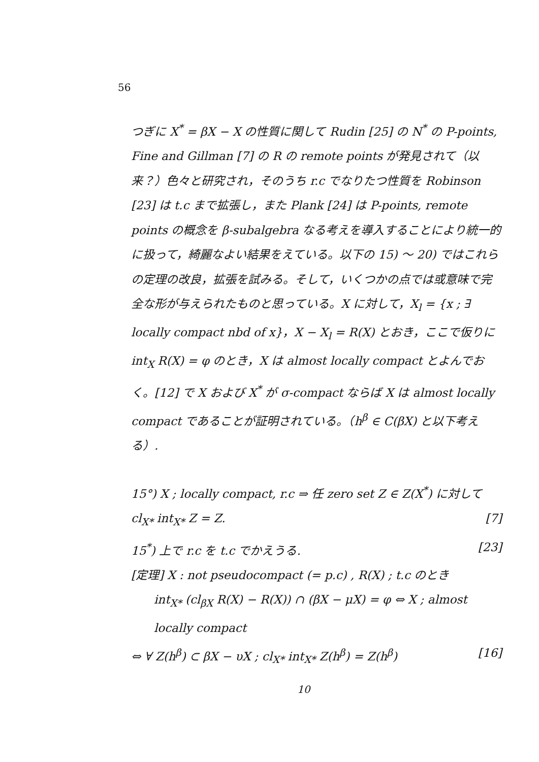56
つぎに X<sup>*</sup> = βX − X の性質に関して Rudin [25] の N<sup>*</sup> の P-points, Fine and Gillman [7] の R の remote points が発見されて（以来？）色々と研究され，そのうち r.c でなりたつ性質を Robinson [23] は t.c まで拡張し，また Plank [24] は P-points, remote points の概念を β-subalgebra なる考えを導入することにより統一的に扱って，綺麗なよい結果をえている。以下の 15) 〜 20) ではこれらの定理の改良，拡張を試みる。そして，いくつかの点では或意味で完全な形が与えられたものと思っている。X に対して，X<sub>l</sub> = {x ; ∃ locally compact nbd of x}，X − X<sub>l</sub> = R(X) とおき，ここで仮りに int<sub>X</sub> R(X) = φ のとき，X は almost locally compact とよんでおく。[12] で X および X<sup>*</sup> が σ-compact ならば X は almost locally compact であることが証明されている。（h<sup>β</sup> ∈ C(βX) と以下考える）.
15°) X ; locally compact, r.c ⇒ 任 zero set Z ∈ Z(X<sup>*</sup>) に対して cl<sub>X*</sub> int<sub>X*</sub> Z = Z. [7]
15<sup>*</sup>) 上で r.c を t.c でかえうる. [23]
[定理] X : not pseudocompact (= p.c) , R(X) ; t.c のとき
int<sub>X*</sub> (cl<sub>βX</sub> R(X) − R(X)) ∩ (βX − μX) = φ ⇔ X ; almost locally compact
⇔ ∀ Z(h<sup>β</sup>) ⊂ βX − υX ; cl<sub>X*</sub> int<sub>X*</sub> Z(h<sup>β</sup>) = Z(h<sup>β</sup>) [16]
10